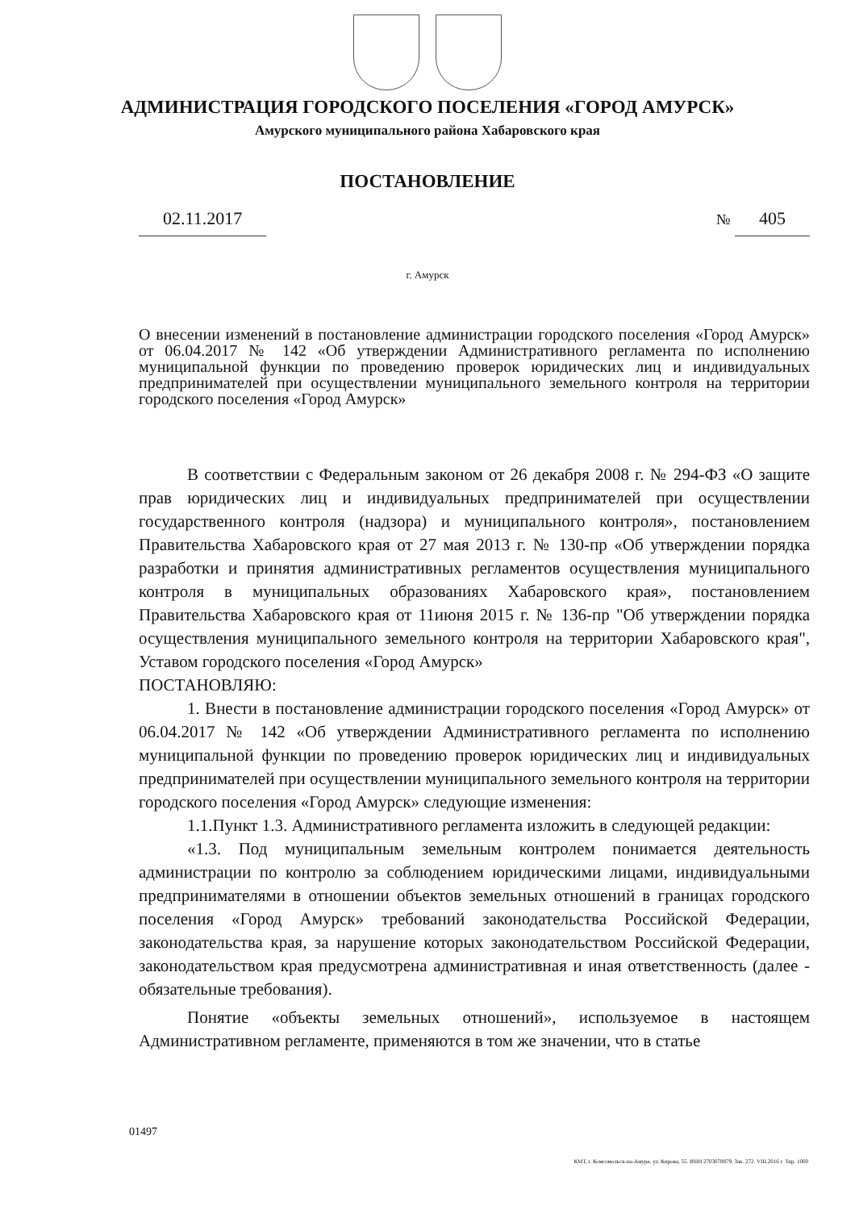АДМИНИСТРАЦИЯ ГОРОДСКОГО ПОСЕЛЕНИЯ «ГОРОД АМУРСК»
Амурского муниципального района Хабаровского края
ПОСТАНОВЛЕНИЕ
02.11.2017
№ 405
г. Амурск
О внесении изменений в постановление администрации городского поселения «Город Амурск» от 06.04.2017 № 142 «Об утверждении Административного регламента по исполнению муниципальной функции по проведению проверок юридических лиц и индивидуальных предпринимателей при осуществлении муниципального земельного контроля на территории городского поселения «Город Амурск»
В соответствии с Федеральным законом от 26 декабря 2008 г. № 294-ФЗ «О защите прав юридических лиц и индивидуальных предпринимателей при осуществлении государственного контроля (надзора) и муниципального контроля», постановлением Правительства Хабаровского края от 27 мая 2013 г. № 130-пр «Об утверждении порядка разработки и принятия административных регламентов осуществления муниципального контроля в муниципальных образованиях Хабаровского края», постановлением Правительства Хабаровского края от 11июня 2015 г. № 136-пр "Об утверждении порядка осуществления муниципального земельного контроля на территории Хабаровского края", Уставом городского поселения «Город Амурск»
ПОСТАНОВЛЯЮ:
1. Внести в постановление администрации городского поселения «Город Амурск» от 06.04.2017 № 142 «Об утверждении Административного регламента по исполнению муниципальной функции по проведению проверок юридических лиц и индивидуальных предпринимателей при осуществлении муниципального земельного контроля на территории городского поселения «Город Амурск» следующие изменения:
1.1.Пункт 1.3. Административного регламента изложить в следующей редакции:
«1.3. Под муниципальным земельным контролем понимается деятельность администрации по контролю за соблюдением юридическими лицами, индивидуальными предпринимателями в отношении объектов земельных отношений в границах городского поселения «Город Амурск» требований законодательства Российской Федерации, законодательства края, за нарушение которых законодательством Российской Федерации, законодательством края предусмотрена административная и иная ответственность (далее - обязательные требования).
Понятие «объекты земельных отношений», используемое в настоящем Административном регламенте, применяются в том же значении, что в статье
01497
КМТ, г. Комсомольск-на-Амуре, ул. Кирова, 55. ИНН 2703078879. Зак. 272. VIII.2016 г. Тир. 1000